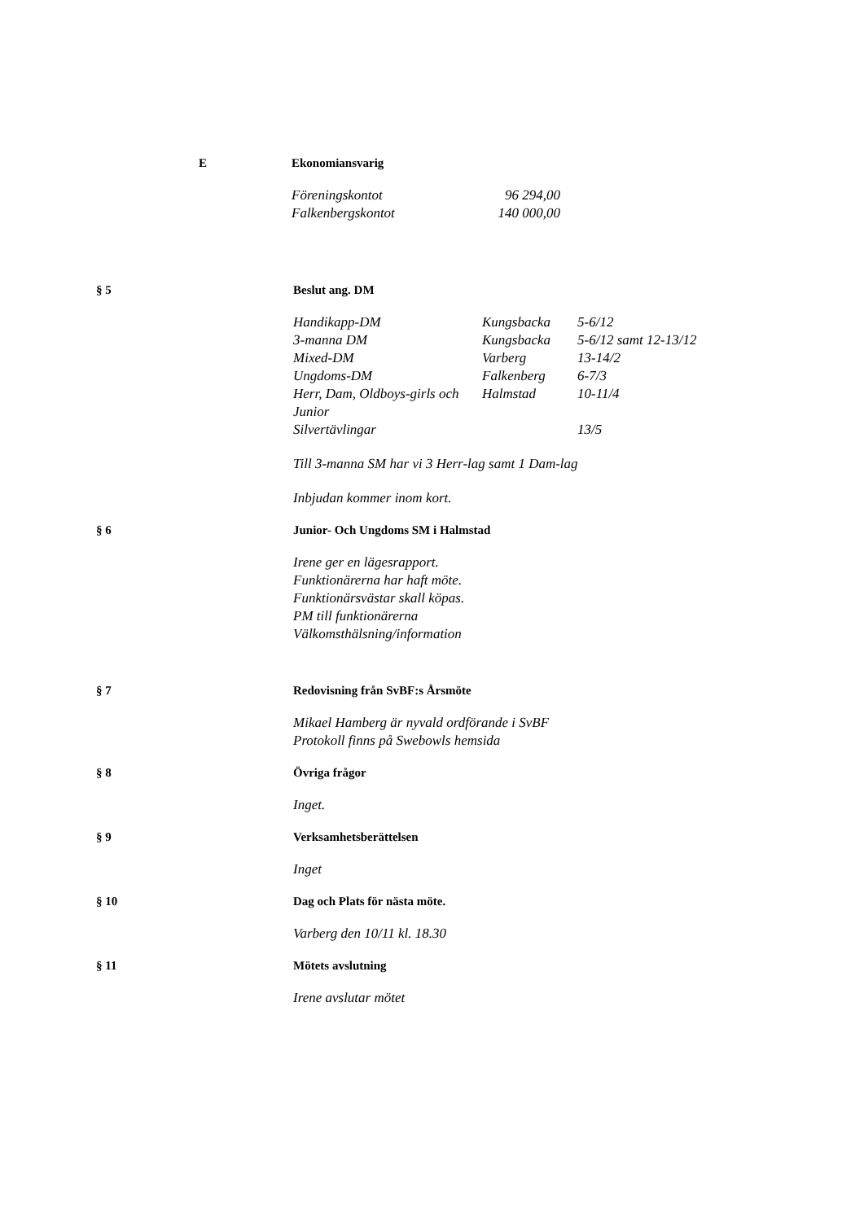E Ekonomiansvarig
| Föreningskontot | 96 294,00 |
| Falkenbergskontot | 140 000,00 |
§ 5 Beslut ang. DM
| Handikapp-DM | Kungsbacka | 5-6/12 |
| 3-manna DM | Kungsbacka | 5-6/12 samt 12-13/12 |
| Mixed-DM | Varberg | 13-14/2 |
| Ungdoms-DM | Falkenberg | 6-7/3 |
| Herr, Dam, Oldboys-girls och Junior | Halmstad | 10-11/4 |
| Silvertävlingar | | 13/5 |
Till 3-manna SM har vi 3 Herr-lag samt 1 Dam-lag
Inbjudan kommer inom kort.
§ 6 Junior- Och Ungdoms SM i Halmstad
Irene ger en lägesrapport.
Funktionärerna har haft möte.
Funktionärsvästar skall köpas.
PM till funktionärerna
Välkomsthälsning/information
§ 7 Redovisning från SvBF:s Årsmöte
Mikael Hamberg är nyvald ordförande i SvBF
Protokoll finns på Swebowls hemsida
§ 8 Övriga frågor
Inget.
§ 9 Verksamhetsberättelsen
Inget
§ 10 Dag och Plats för nästa möte.
Varberg den 10/11 kl. 18.30
§ 11 Mötets avslutning
Irene avslutar mötet